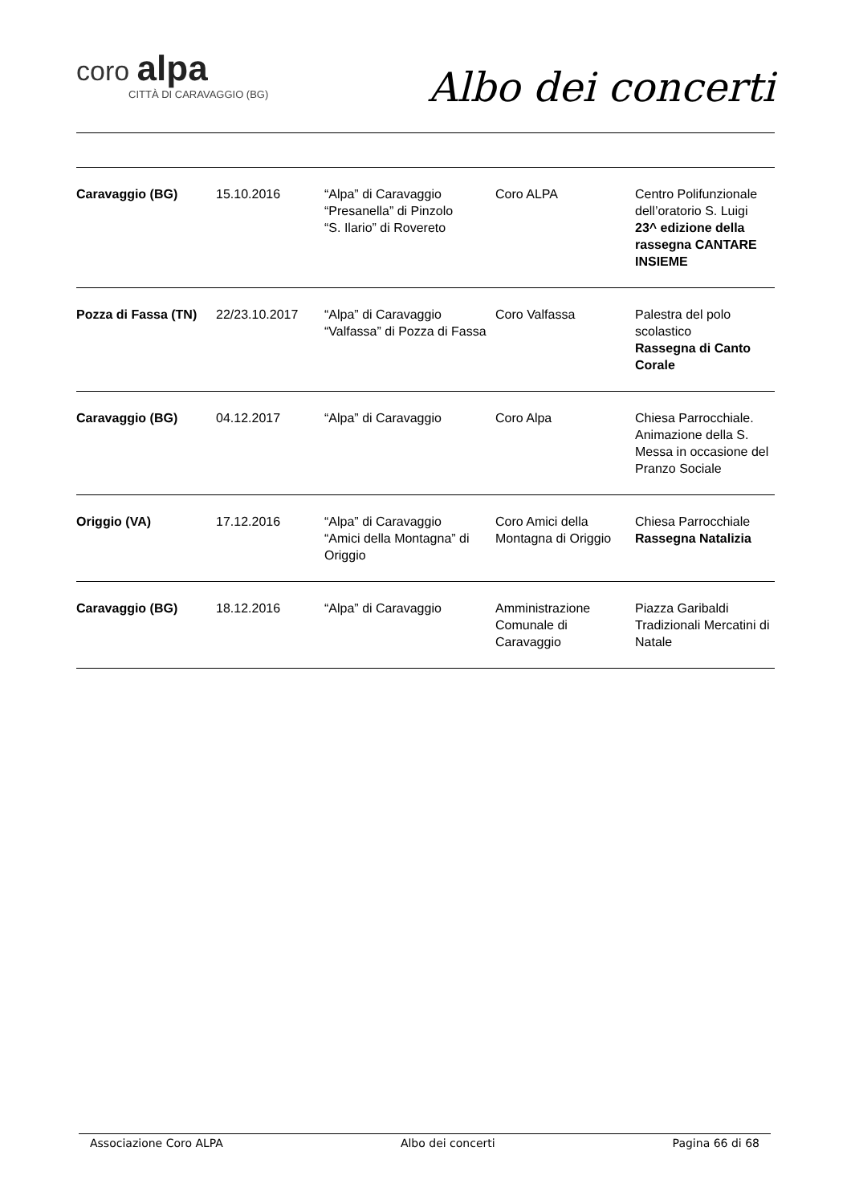coro alpa
CITTÀ DI CARAVAGGIO (BG)
Albo dei concerti
| Caravaggio (BG) | 15.10.2016 | “Alpa” di Caravaggio “Presanella” di Pinzolo “S. Ilario” di Rovereto | Coro ALPA | Centro Polifunzionale dell’oratorio S. Luigi 23^ edizione della rassegna CANTARE INSIEME |
| Pozza di Fassa (TN) | 22/23.10.2017 | “Alpa” di Caravaggio “Valfassa” di Pozza di Fassa | Coro Valfassa | Palestra del polo scolastico Rassegna di Canto Corale |
| Caravaggio (BG) | 04.12.2017 | “Alpa” di Caravaggio | Coro Alpa | Chiesa Parrocchiale. Animazione della S. Messa in occasione del Pranzo Sociale |
| Origgio (VA) | 17.12.2016 | “Alpa” di Caravaggio “Amici della Montagna” di Origgio | Coro Amici della Montagna di Origgio | Chiesa Parrocchiale Rassegna Natalizia |
| Caravaggio (BG) | 18.12.2016 | “Alpa” di Caravaggio | Amministrazione Comunale di Caravaggio | Piazza Garibaldi Tradizionali Mercatini di Natale |
Associazione Coro ALPA Albo dei concerti Pagina 66 di 68